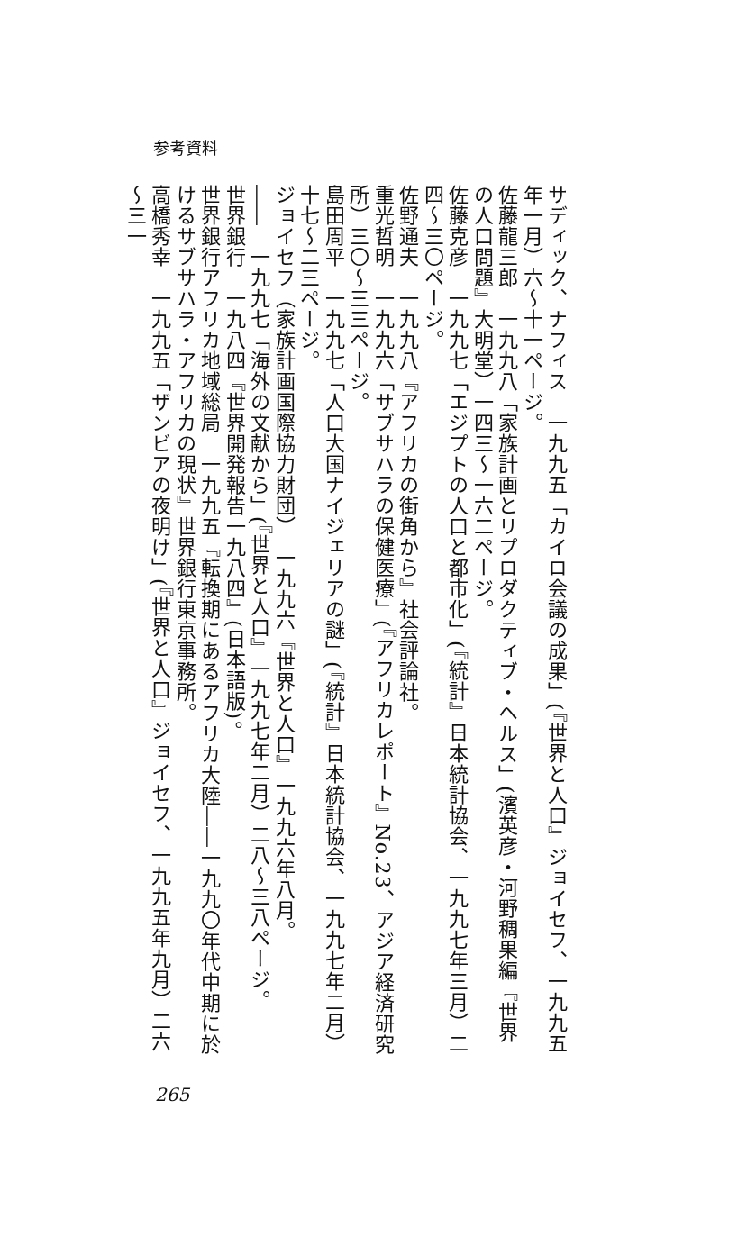参考資料
サディック、ナフィス　一九九五「カイロ会議の成果」(『世界と人口』ジョイセフ、一九九五年一月）六～十一ページ。
佐藤龍三郎　一九九八「家族計画とリプロダクティブ・ヘルス」(濱英彦・河野稠果編『世界の人口問題』大明堂）一四三～一六二ページ。
佐藤克彦　一九九七「エジプトの人口と都市化」(『統計』日本統計協会、一九九七年三月）二四～三〇ページ。
佐野通夫　一九九八『アフリカの街角から』社会評論社。
重光哲明　一九九六「サブサハラの保健医療」(『アフリカレポート』No.23、アジア経済研究所）三〇～三三ページ。
島田周平　一九九七「人口大国ナイジェリアの謎」(『統計』日本統計協会、一九九七年二月）十七～二三ページ。
ジョイセフ（家族計画国際協力財団）　一九九六『世界と人口』一九九六年八月。
――　一九九七「海外の文献から」(『世界と人口』一九九七年二月）二八～三八ページ。
世界銀行　一九八四『世界開発報告一九八四』(日本語版)。
世界銀行アフリカ地域総局　一九九五『転換期にあるアフリカ大陸――一九九〇年代中期に於けるサブサハラ・アフリカの現状』世界銀行東京事務所。
高橋秀幸　一九九五「ザンビアの夜明け」(『世界と人口』ジョイセフ、一九九五年九月）二六～三一
265